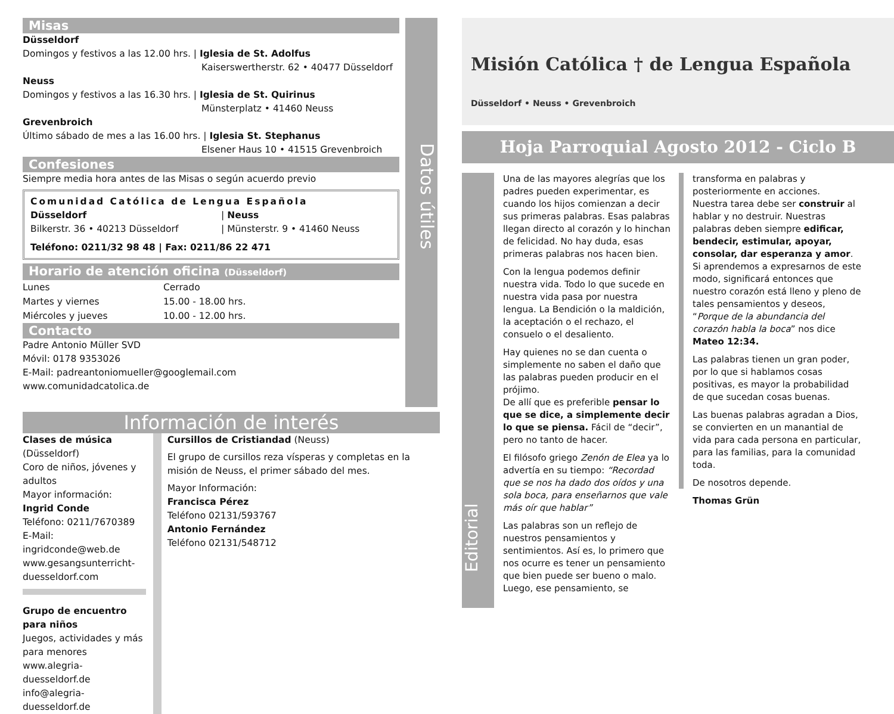Misas
Düsseldorf
Domingos y festivos a las 12.00 hrs. | Iglesia de St. Adolfus
Kaiserswertherstr. 62 • 40477 Düsseldorf
Neuss
Domingos y festivos a las 16.30 hrs. | Iglesia de St. Quirinus
Münsterplatz • 41460 Neuss
Grevenbroich
Último sábado de mes a las 16.00 hrs. | Iglesia St. Stephanus
Elsener Haus 10 • 41515 Grevenbroich
Confesiones
Siempre media hora antes de las Misas o según acuerdo previo
Comunidad Católica de Lengua Española
Düsseldorf
Bilkerstr. 36 • 40213 Düsseldorf
| Neuss
| Münsterstr. 9 • 41460 Neuss
Teléfono: 0211/32 98 48 | Fax: 0211/86 22 471
Horario de atención oficina (Düsseldorf)
Lunes Cerrado Martes y viernes 15.00 - 18.00 hrs. Miércoles y jueves 10.00 - 12.00 hrs.
Contacto
Padre Antonio Müller SVD
Móvil: 0178 9353026
E-Mail: padreantoniomueller@googlemail.com
www.comunidadcatolica.de
Datos útiles
Información de interés
Clases de música (Düsseldorf)
Coro de niños, jóvenes y adultos
Mayor información:
Ingrid Conde
Teléfono: 0211/7670389
E-Mail: ingridconde@web.de
www.gesangsunterricht-duesseldorf.com
Grupo de encuentro para niños
Juegos, actividades y más para menores
www.alegria-duesseldorf.de
info@alegria-duesseldorf.de
Cursillos de Cristiandad (Neuss)
El grupo de cursillos reza vísperas y completas en la misión de Neuss, el primer sábado del mes.
Mayor Información:
Francisca Pérez
Teléfono 02131/593767
Antonio Fernández
Teléfono 02131/548712
Misión Católica † de Lengua Española
Düsseldorf • Neuss • Grevenbroich
Hoja Parroquial Agosto 2012 - Ciclo B
Editorial
Una de las mayores alegrías que los padres pueden experimentar, es cuando los hijos comienzan a decir sus primeras palabras. Esas palabras llegan directo al corazón y lo hinchan de felicidad. No hay duda, esas primeras palabras nos hacen bien.
Con la lengua podemos definir nuestra vida. Todo lo que sucede en nuestra vida pasa por nuestra lengua. La Bendición o la maldición, la aceptación o el rechazo, el consuelo o el desaliento.
Hay quienes no se dan cuenta o simplemente no saben el daño que las palabras pueden producir en el prójimo.
De allí que es preferible pensar lo que se dice, a simplemente decir lo que se piensa. Fácil de “decir”, pero no tanto de hacer.
El filósofo griego Zenón de Elea ya lo advertía en su tiempo: “Recordad que se nos ha dado dos oídos y una sola boca, para enseñarnos que vale más oír que hablar”
Las palabras son un reflejo de nuestros pensamientos y sentimientos. Así es, lo primero que nos ocurre es tener un pensamiento que bien puede ser bueno o malo. Luego, ese pensamiento, se
transforma en palabras y posteriormente en acciones.
Nuestra tarea debe ser construir al hablar y no destruir. Nuestras palabras deben siempre edificar, bendecir, estimular, apoyar, consolar, dar esperanza y amor. Si aprendemos a expresarnos de este modo, significará entonces que nuestro corazón está lleno y pleno de tales pensamientos y deseos, “Porque de la abundancia del corazón habla la boca” nos dice Mateo 12:34.
Las palabras tienen un gran poder, por lo que si hablamos cosas positivas, es mayor la probabilidad de que sucedan cosas buenas.
Las buenas palabras agradan a Dios, se convierten en un manantial de vida para cada persona en particular, para las familias, para la comunidad toda.
De nosotros depende.
Thomas Grün